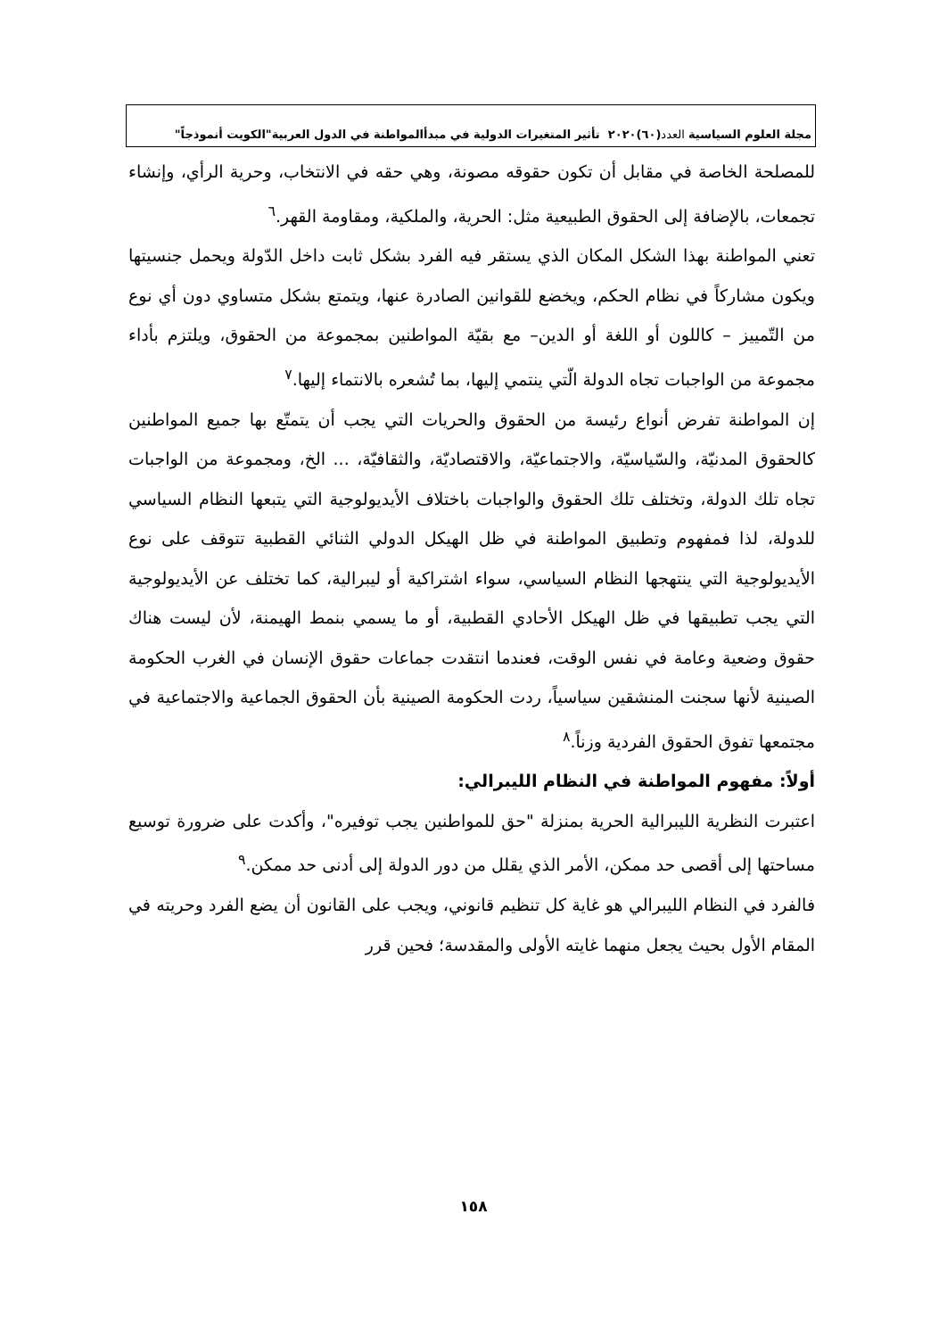مجلة العلوم السياسية العدد (٦٠)٢٠٢٠ تأثير المتغيرات الدولية في مبدأالمواطنة في الدول العربية"الكويت أنموذجاً"
للمصلحة الخاصة في مقابل أن تكون حقوقه مصونة، وهي حقه في الانتخاب، وحرية الرأي، وإنشاء تجمعات، بالإضافة إلى الحقوق الطبيعية مثل: الحرية، والملكية، ومقاومة القهر.<sup>٦</sup>
تعني المواطنة بهذا الشكل المكان الذي يستقر فيه الفرد بشكل ثابت داخل الدّولة ويحمل جنسيتها ويكون مشاركاً في نظام الحكم، ويخضع للقوانين الصادرة عنها، ويتمتع بشكل متساوي دون أي نوع من التّمييز – كاللون أو اللغة أو الدين– مع بقيّة المواطنين بمجموعة من الحقوق، ويلتزم بأداء مجموعة من الواجبات تجاه الدولة الّتي ينتمي إليها، بما تُشعره بالانتماء إليها.<sup>٧</sup>
إن المواطنة تفرض أنواع رئيسة من الحقوق والحريات التي يجب أن يتمتّع بها جميع المواطنين كالحقوق المدنيّة، والسّياسيّة، والاجتماعيّة، والاقتصاديّة، والثقافيّة، ... الخ، ومجموعة من الواجبات تجاه تلك الدولة، وتختلف تلك الحقوق والواجبات باختلاف الأيديولوجية التي يتبعها النظام السياسي للدولة، لذا فمفهوم وتطبيق المواطنة في ظل الهيكل الدولي الثنائي القطبية تتوقف على نوع الأيديولوجية التي ينتهجها النظام السياسي، سواء اشتراكية أو ليبرالية، كما تختلف عن الأيديولوجية التي يجب تطبيقها في ظل الهيكل الأحادي القطبية، أو ما يسمي بنمط الهيمنة، لأن ليست هناك حقوق وضعية وعامة في نفس الوقت، فعندما انتقدت جماعات حقوق الإنسان في الغرب الحكومة الصينية لأنها سجنت المنشقين سياسياً، ردت الحكومة الصينية بأن الحقوق الجماعية والاجتماعية في مجتمعها تفوق الحقوق الفردية وزناً.<sup>٨</sup>
أولاً: مفهوم المواطنة في النظام الليبرالي:
اعتبرت النظرية الليبرالية الحرية بمنزلة "حق للمواطنين يجب توفيره"، وأكدت على ضرورة توسيع مساحتها إلى أقصى حد ممكن، الأمر الذي يقلل من دور الدولة إلى أدنى حد ممكن.<sup>٩</sup>
فالفرد في النظام الليبرالي هو غاية كل تنظيم قانوني، ويجب على القانون أن يضع الفرد وحريته في المقام الأول بحيث يجعل منهما غايته الأولى والمقدسة؛ فحين قرر
١٥٨